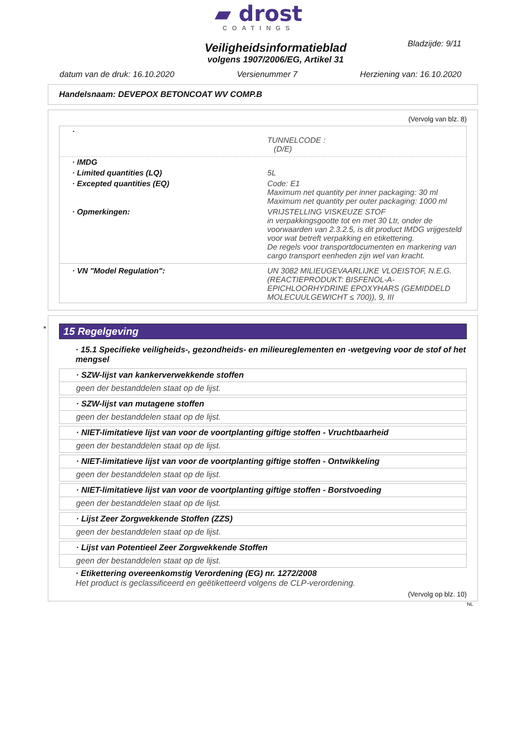▰ drost
COATINGS
Bladzijde: 9/11
Veiligheidsinformatieblad
volgens 1907/2006/EG, Artikel 31
datum van de druk: 16.10.2020 Versienummer 7 Herziening van: 16.10.2020
Handelsnaam: DEVEPOX BETONCOAT WV COMP.B
(Vervolg van blz. 8)
·
TUNNELCODE :
(D/E)
· IMDG
· Limited quantities (LQ) 5L
· Excepted quantities (EQ) Code: E1
Maximum net quantity per inner packaging: 30 ml
Maximum net quantity per outer packaging: 1000 ml
· Opmerkingen: VRIJSTELLING VISKEUZE STOF
in verpakkingsgootte tot en met 30 Ltr, onder de voorwaarden van 2.3.2.5, is dit product IMDG vrijgesteld voor wat betreft verpakking en etikettering.
De regels voor transportdocumenten en markering van cargo transport eenheden zijn wel van kracht.
· VN "Model Regulation": UN 3082 MILIEUGEVAARLIJKE VLOEISTOF, N.E.G. (REACTIEPRODUKT: BISFENOL-A-EPICHLOORHYDRINE EPOXYHARS (GEMIDDELD MOLECUULGEWICHT ≤ 700)), 9, III
*
15 Regelgeving
· 15.1 Specifieke veiligheids-, gezondheids- en milieureglementen en -wetgeving voor de stof of het mengsel
· SZW-lijst van kankerverwekkende stoffen
geen der bestanddelen staat op de lijst.
· SZW-lijst van mutagene stoffen
geen der bestanddelen staat op de lijst.
· NIET-limitatieve lijst van voor de voortplanting giftige stoffen - Vruchtbaarheid
geen der bestanddelen staat op de lijst.
· NIET-limitatieve lijst van voor de voortplanting giftige stoffen - Ontwikkeling
geen der bestanddelen staat op de lijst.
· NIET-limitatieve lijst van voor de voortplanting giftige stoffen - Borstvoeding
geen der bestanddelen staat op de lijst.
· Lijst Zeer Zorgwekkende Stoffen (ZZS)
geen der bestanddelen staat op de lijst.
· Lijst van Potentieel Zeer Zorgwekkende Stoffen
geen der bestanddelen staat op de lijst.
· Etikettering overeenkomstig Verordening (EG) nr. 1272/2008
Het product is geclassificeerd en geëtiketteerd volgens de CLP-verordening.
(Vervolg op blz. 10)
NL